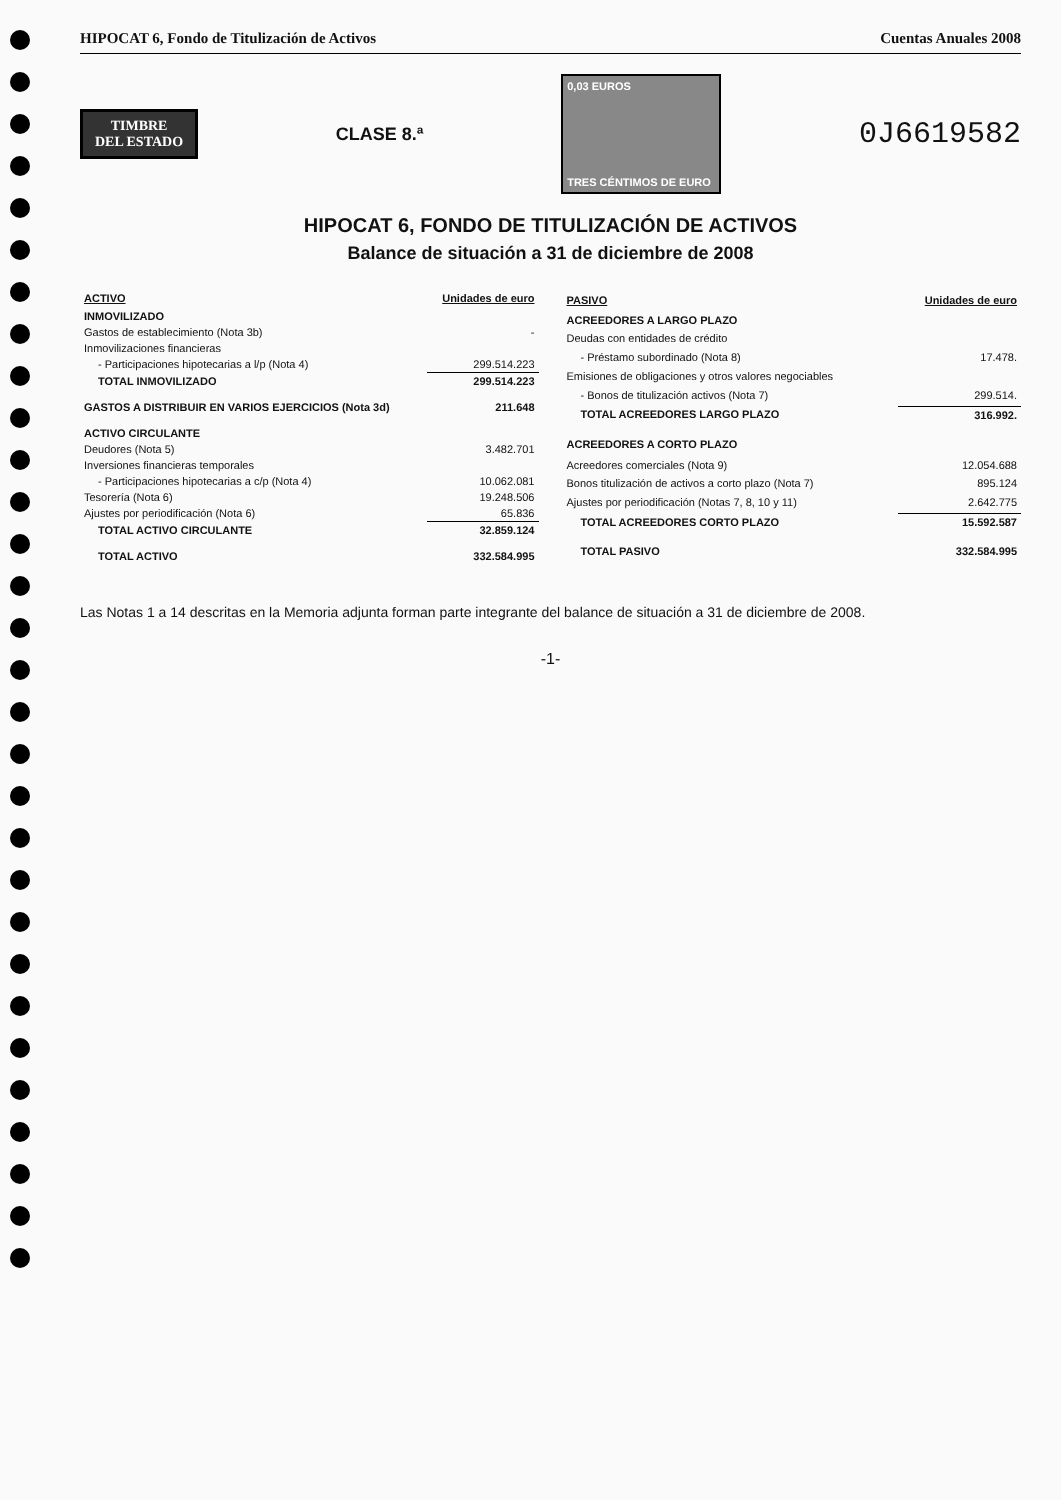HIPOCAT 6, Fondo de Titulización de Activos Cuentas Anuales 2008
TIMBRE
DEL ESTADO
CLASE 8.ª
0,03 EUROS
TRES CÉNTIMOS DE EURO
0J6619582
HIPOCAT 6, FONDO DE TITULIZACIÓN DE ACTIVOS
Balance de situación a 31 de diciembre de 2008
| ACTIVO | Unidades de euro |
| --- | --- |
| INMOVILIZADO | |
| Gastos de establecimiento (Nota 3b) | - |
| Inmovilizaciones financieras | |
| - Participaciones hipotecarias a l/p (Nota 4) | 299.514.223 |
| TOTAL INMOVILIZADO | 299.514.223 |
| GASTOS A DISTRIBUIR EN VARIOS EJERCICIOS (Nota 3d) | 211.648 |
| ACTIVO CIRCULANTE | |
| Deudores (Nota 5) | 3.482.701 |
| Inversiones financieras temporales | |
| - Participaciones hipotecarias a c/p (Nota 4) | 10.062.081 |
| Tesorería (Nota 6) | 19.248.506 |
| Ajustes por periodificación (Nota 6) | 65.836 |
| TOTAL ACTIVO CIRCULANTE | 32.859.124 |
| TOTAL ACTIVO | 332.584.995 |
| PASIVO | Unidades de euro |
| --- | --- |
| ACREEDORES A LARGO PLAZO | |
| Deudas con entidades de crédito | |
| - Préstamo subordinado (Nota 8) | 17.478. |
| Emisiones de obligaciones y otros valores negociables | |
| - Bonos de titulización activos (Nota 7) | 299.514. |
| TOTAL ACREEDORES LARGO PLAZO | 316.992. |
| ACREEDORES A CORTO PLAZO | |
| Acreedores comerciales (Nota 9) | 12.054.688 |
| Bonos titulización de activos a corto plazo (Nota 7) | 895.124 |
| Ajustes por periodificación (Notas 7, 8, 10 y 11) | 2.642.775 |
| TOTAL ACREEDORES CORTO PLAZO | 15.592.587 |
| TOTAL PASIVO | 332.584.995 |
Las Notas 1 a 14 descritas en la Memoria adjunta forman parte integrante del balance de situación a 31 de diciembre de 2008.
-1-